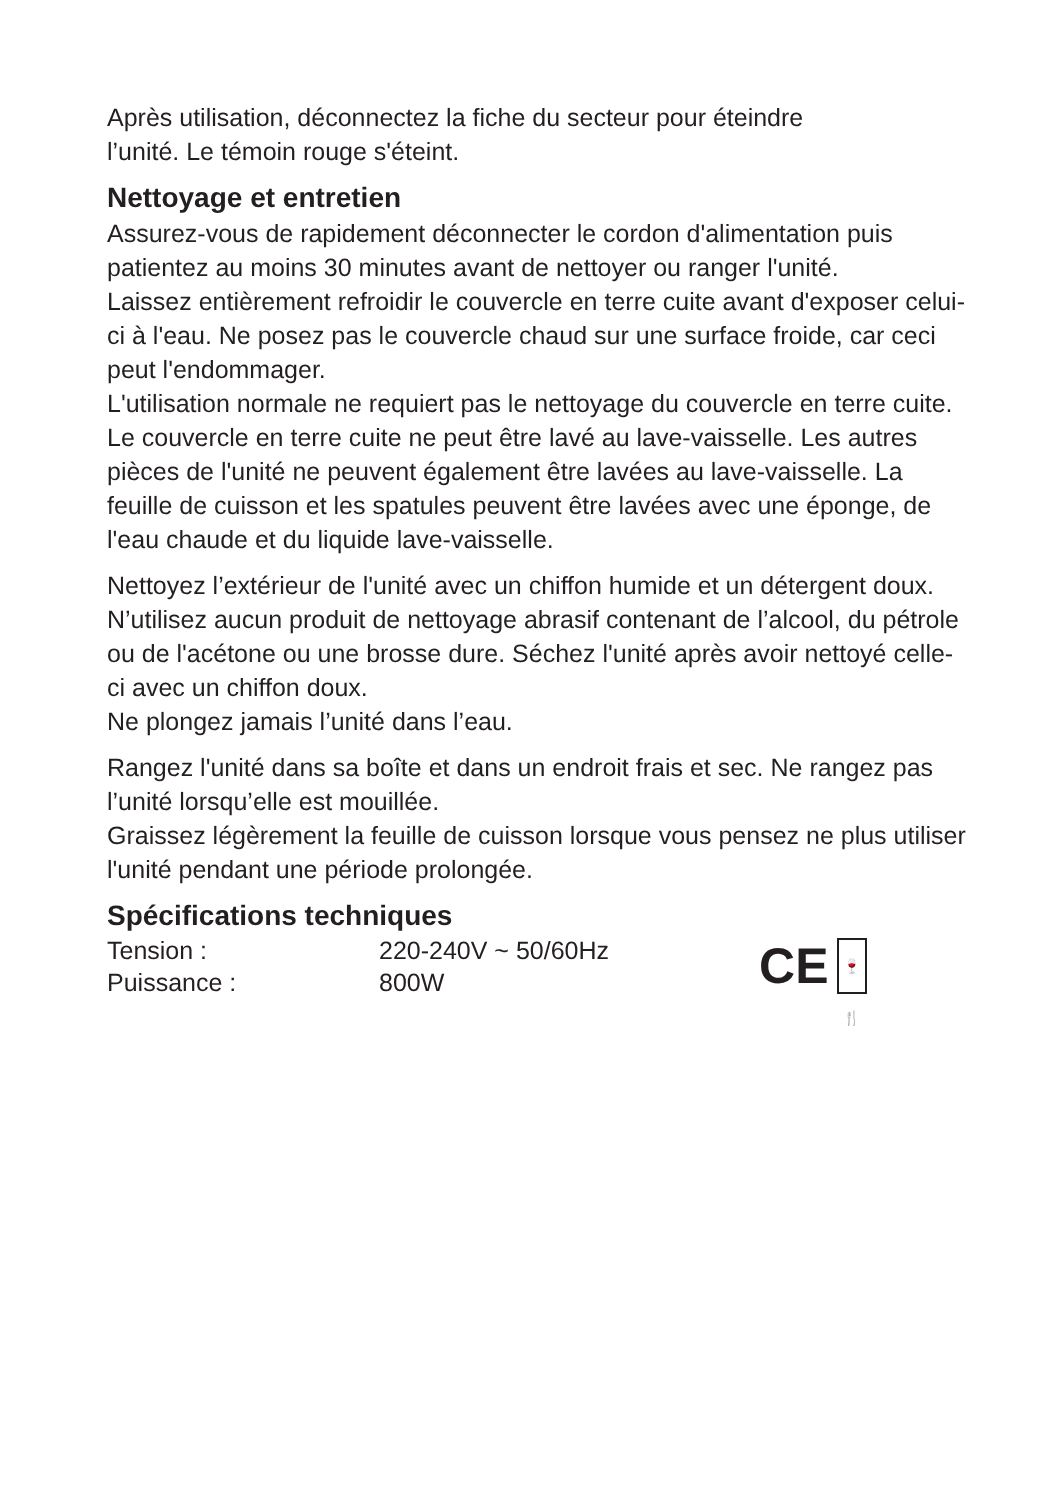Après utilisation, déconnectez la fiche du secteur pour éteindre
l’unité. Le témoin rouge s'éteint.
Nettoyage et entretien
Assurez-vous de rapidement déconnecter le cordon d'alimentation puis patientez au moins 30 minutes avant de nettoyer ou ranger l'unité.
Laissez entièrement refroidir le couvercle en terre cuite avant d'exposer celui-ci à l'eau. Ne posez pas le couvercle chaud sur une surface froide, car ceci peut l'endommager.
L'utilisation normale ne requiert pas le nettoyage du couvercle en terre cuite. Le couvercle en terre cuite ne peut être lavé au lave-vaisselle. Les autres pièces de l'unité ne peuvent également être lavées au lave-vaisselle. La feuille de cuisson et les spatules peuvent être lavées avec une éponge, de l'eau chaude et du liquide lave-vaisselle.
Nettoyez l’extérieur de l'unité avec un chiffon humide et un détergent doux. N’utilisez aucun produit de nettoyage abrasif contenant de l’alcool, du pétrole ou de l'acétone ou une brosse dure. Séchez l'unité après avoir nettoyé celle-ci avec un chiffon doux.
Ne plongez jamais l’unité dans l’eau.
Rangez l'unité dans sa boîte et dans un endroit frais et sec. Ne rangez pas l’unité lorsqu’elle est mouillée.
Graissez légèrement la feuille de cuisson lorsque vous pensez ne plus utiliser l'unité pendant une période prolongée.
Spécifications techniques
| Tension : | 220-240V ~ 50/60Hz |
| Puissance : | 800W |
CE
🍷🍴